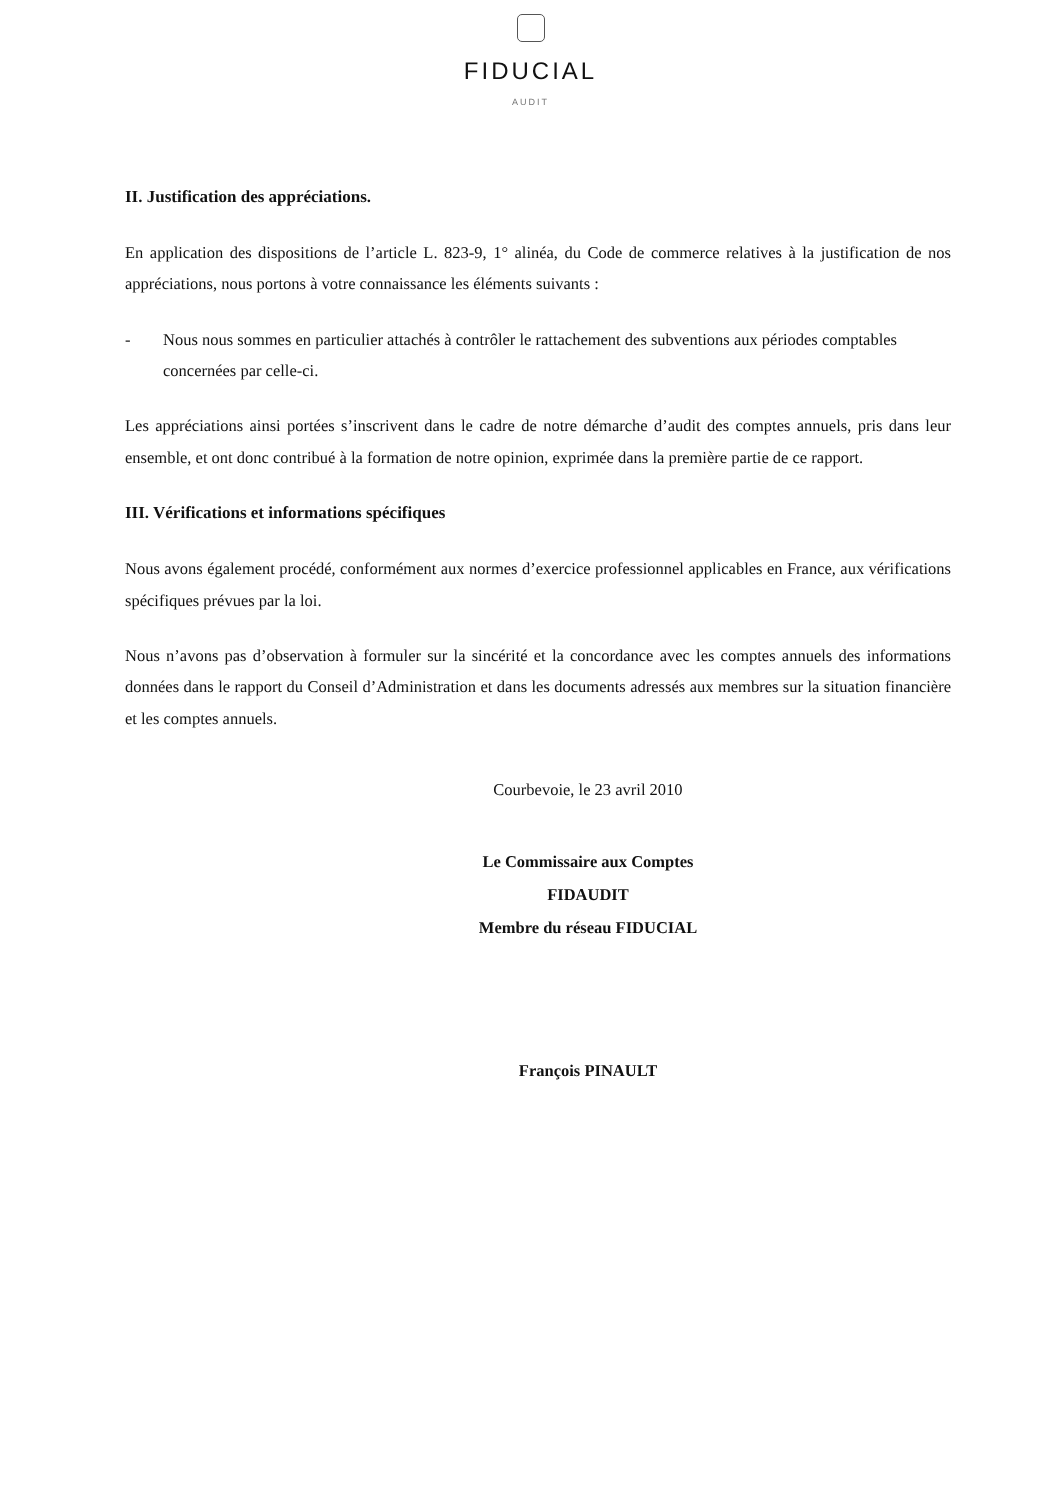FIDUCIAL
AUDIT
II. Justification des appréciations.
En application des dispositions de l’article L. 823-9, 1° alinéa, du Code de commerce relatives à la justification de nos appréciations, nous portons à votre connaissance les éléments suivants :
- Nous nous sommes en particulier attachés à contrôler le rattachement des subventions aux périodes comptables concernées par celle-ci.
Les appréciations ainsi portées s’inscrivent dans le cadre de notre démarche d’audit des comptes annuels, pris dans leur ensemble, et ont donc contribué à la formation de notre opinion, exprimée dans la première partie de ce rapport.
III. Vérifications et informations spécifiques
Nous avons également procédé, conformément aux normes d’exercice professionnel applicables en France, aux vérifications spécifiques prévues par la loi.
Nous n’avons pas d’observation à formuler sur la sincérité et la concordance avec les comptes annuels des informations données dans le rapport du Conseil d’Administration et dans les documents adressés aux membres sur la situation financière et les comptes annuels.
Courbevoie, le 23 avril 2010
Le Commissaire aux Comptes
FIDAUDIT
Membre du réseau FIDUCIAL
François PINAULT